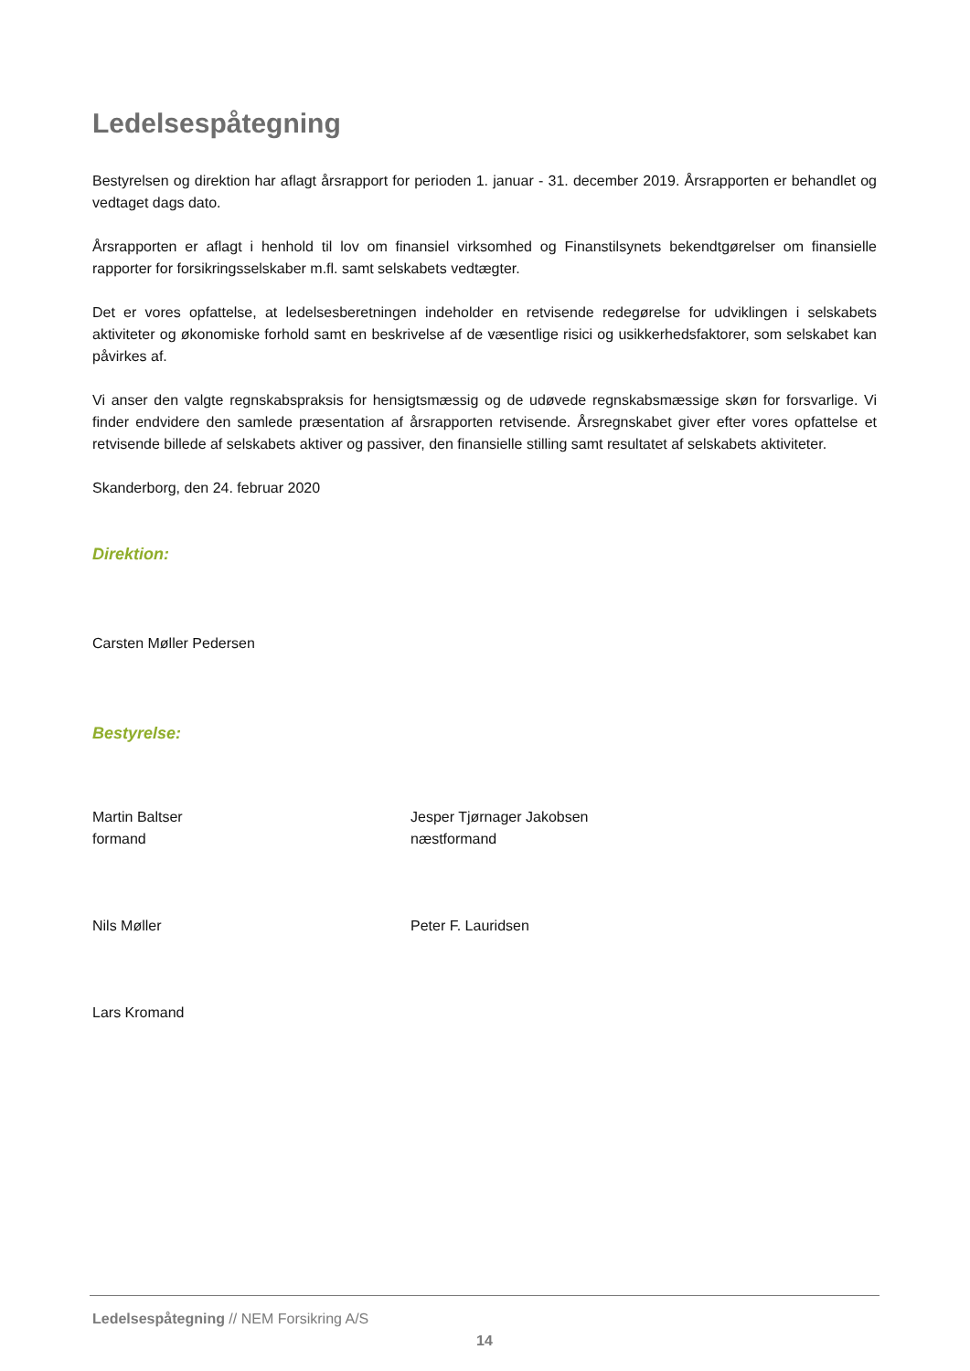Ledelsespåtegning
Bestyrelsen og direktion har aflagt årsrapport for perioden 1. januar - 31. december 2019. Årsrapporten er behandlet og vedtaget dags dato.
Årsrapporten er aflagt i henhold til lov om finansiel virksomhed og Finanstilsynets bekendtgørelser om finansielle rapporter for forsikringsselskaber m.fl. samt selskabets vedtægter.
Det er vores opfattelse, at ledelsesberetningen indeholder en retvisende redegørelse for udviklingen i selskabets aktiviteter og økonomiske forhold samt en beskrivelse af de væsentlige risici og usikkerhedsfaktorer, som selskabet kan påvirkes af.
Vi anser den valgte regnskabspraksis for hensigtsmæssig og de udøvede regnskabsmæssige skøn for forsvarlige. Vi finder endvidere den samlede præsentation af årsrapporten retvisende. Årsregnskabet giver efter vores opfattelse et retvisende billede af selskabets aktiver og passiver, den finansielle stilling samt resultatet af selskabets aktiviteter.
Skanderborg, den 24. februar 2020
Direktion:
Carsten Møller Pedersen
Bestyrelse:
Martin Baltser
formand
Jesper Tjørnager Jakobsen
næstformand
Nils Møller Peter F. Lauridsen
Lars Kromand
Ledelsespåtegning // NEM Forsikring A/S
14